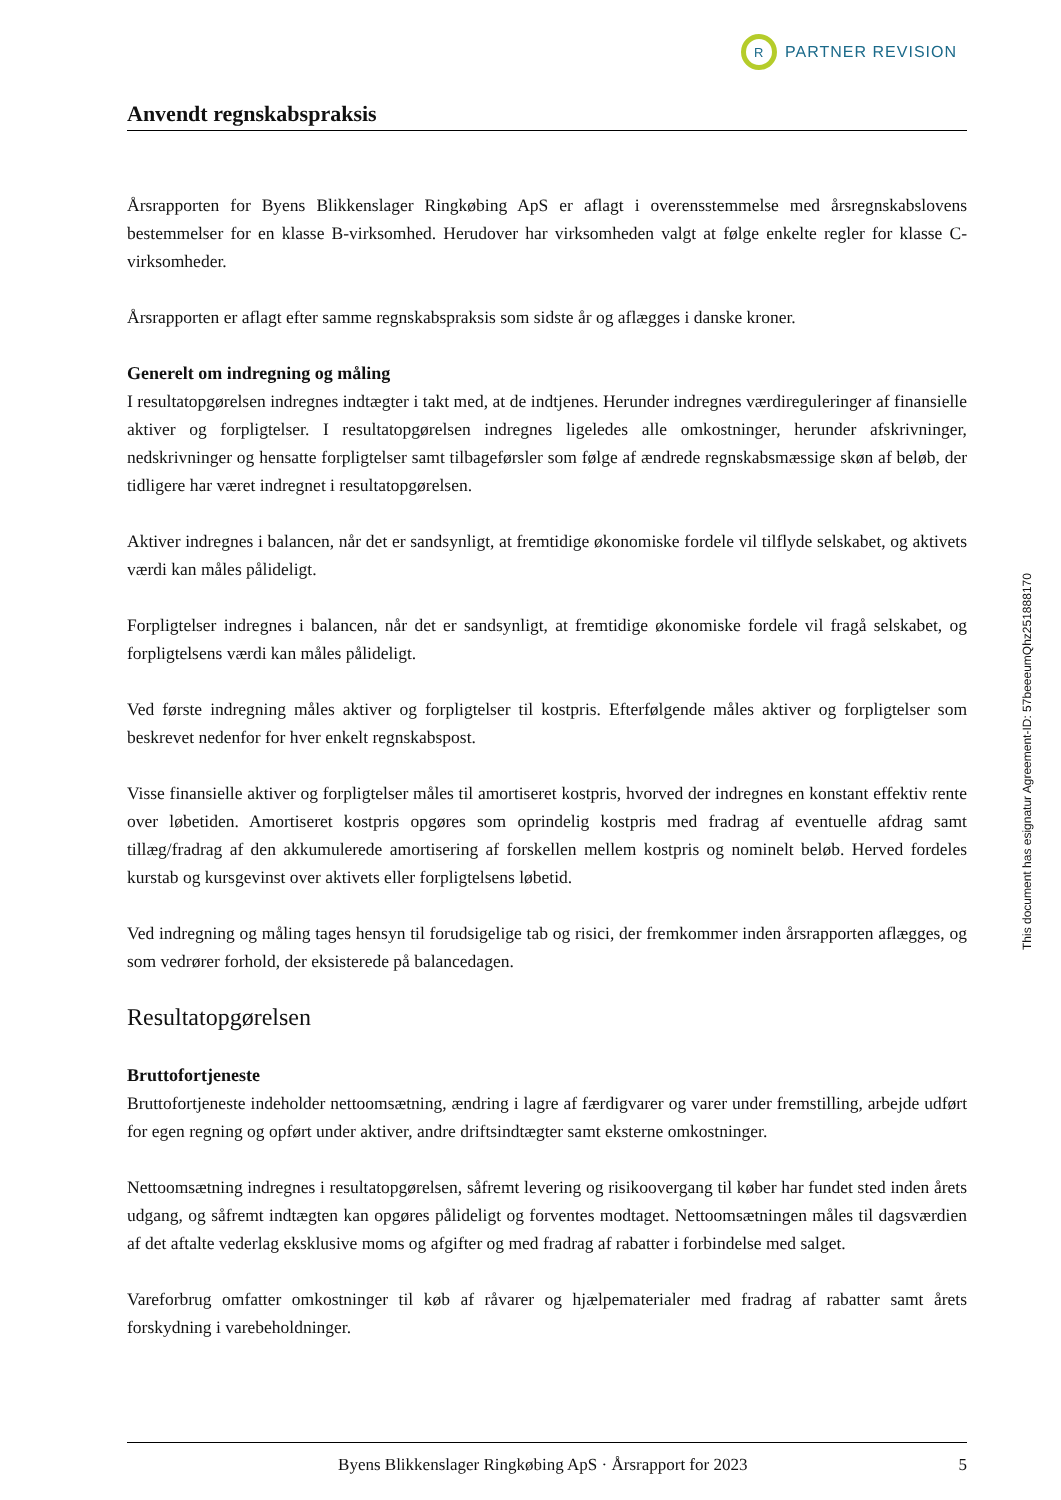R
PARTNER REVISION
Anvendt regnskabspraksis
Årsrapporten for Byens Blikkenslager Ringkøbing ApS er aflagt i overensstemmelse med årsregnskabslovens bestemmelser for en klasse B-virksomhed. Herudover har virksomheden valgt at følge enkelte regler for klasse C-virksomheder.
Årsrapporten er aflagt efter samme regnskabspraksis som sidste år og aflægges i danske kroner.
Generelt om indregning og måling
I resultatopgørelsen indregnes indtægter i takt med, at de indtjenes. Herunder indregnes værdireguleringer af finansielle aktiver og forpligtelser. I resultatopgørelsen indregnes ligeledes alle omkostninger, herunder afskrivninger, nedskrivninger og hensatte forpligtelser samt tilbageførsler som følge af ændrede regnskabsmæssige skøn af beløb, der tidligere har været indregnet i resultatopgørelsen.
Aktiver indregnes i balancen, når det er sandsynligt, at fremtidige økonomiske fordele vil tilflyde selskabet, og aktivets værdi kan måles pålideligt.
Forpligtelser indregnes i balancen, når det er sandsynligt, at fremtidige økonomiske fordele vil fragå selskabet, og forpligtelsens værdi kan måles pålideligt.
Ved første indregning måles aktiver og forpligtelser til kostpris. Efterfølgende måles aktiver og forpligtelser som beskrevet nedenfor for hver enkelt regnskabspost.
Visse finansielle aktiver og forpligtelser måles til amortiseret kostpris, hvorved der indregnes en konstant effektiv rente over løbetiden. Amortiseret kostpris opgøres som oprindelig kostpris med fradrag af eventuelle afdrag samt tillæg/fradrag af den akkumulerede amortisering af forskellen mellem kostpris og nominelt beløb. Herved fordeles kurstab og kursgevinst over aktivets eller forpligtelsens løbetid.
Ved indregning og måling tages hensyn til forudsigelige tab og risici, der fremkommer inden årsrapporten aflægges, og som vedrører forhold, der eksisterede på balancedagen.
Resultatopgørelsen
Bruttofortjeneste
Bruttofortjeneste indeholder nettoomsætning, ændring i lagre af færdigvarer og varer under fremstilling, arbejde udført for egen regning og opført under aktiver, andre driftsindtægter samt eksterne omkostninger.
Nettoomsætning indregnes i resultatopgørelsen, såfremt levering og risikoovergang til køber har fundet sted inden årets udgang, og såfremt indtægten kan opgøres pålideligt og forventes modtaget. Nettoomsætningen måles til dagsværdien af det aftalte vederlag eksklusive moms og afgifter og med fradrag af rabatter i forbindelse med salget.
Vareforbrug omfatter omkostninger til køb af råvarer og hjælpematerialer med fradrag af rabatter samt årets forskydning i varebeholdninger.
This document has esignatur Agreement-ID: 57beeeumQhz251888170
Byens Blikkenslager Ringkøbing ApS · Årsrapport for 2023 5